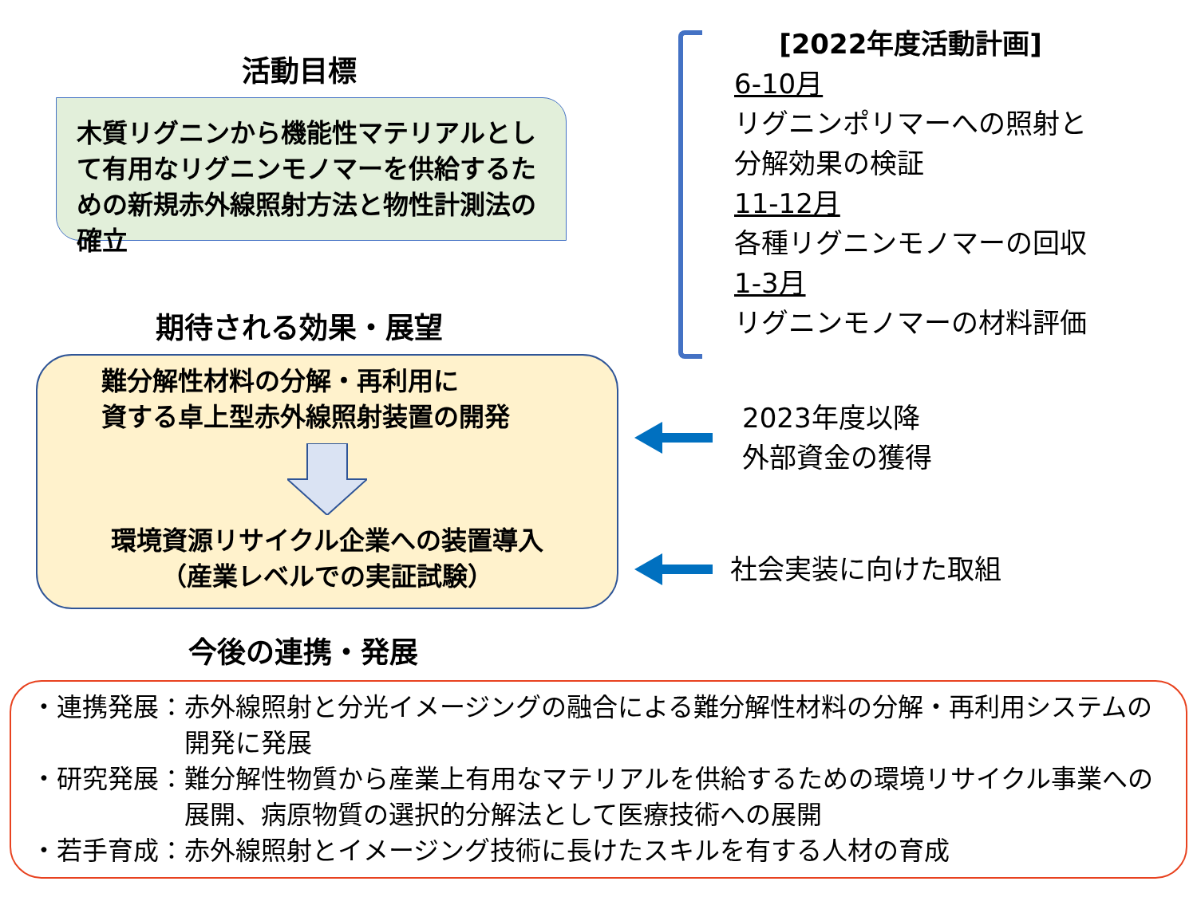活動目標
木質リグニンから機能性マテリアルとして有用なリグニンモノマーを供給するための新規赤外線照射方法と物性計測法の確立
期待される効果・展望
[2022年度活動計画]
6-10月
リグニンポリマーへの照射と
分解効果の検証
11-12月
各種リグニンモノマーの回収
1-3月
リグニンモノマーの材料評価
難分解性材料の分解・再利用に
資する卓上型赤外線照射装置の開発
環境資源リサイクル企業への装置導入
（産業レベルでの実証試験）
2023年度以降
外部資金の獲得
社会実装に向けた取組
今後の連携・発展
・連携発展： 赤外線照射と分光イメージングの融合による難分解性材料の分解・再利用システムの開発に発展
・研究発展： 難分解性物質から産業上有用なマテリアルを供給するための環境リサイクル事業への展開、病原物質の選択的分解法として医療技術への展開
・若手育成： 赤外線照射とイメージング技術に長けたスキルを有する人材の育成